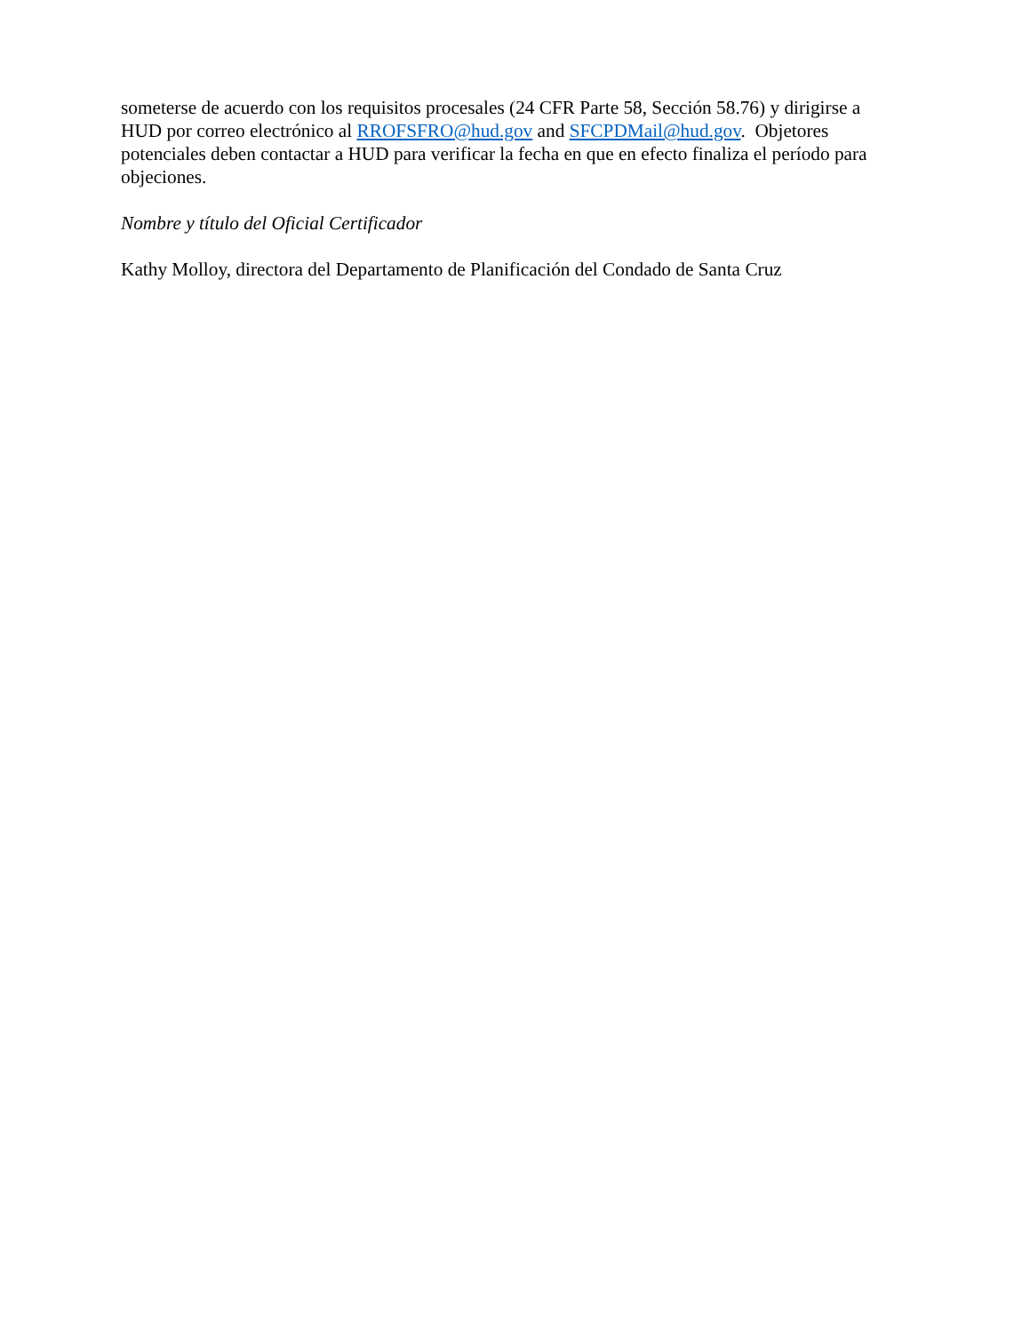someterse de acuerdo con los requisitos procesales (24 CFR Parte 58, Sección 58.76) y dirigirse a HUD por correo electrónico al RROFSFRO@hud.gov and SFCPDMail@hud.gov. Objetores potenciales deben contactar a HUD para verificar la fecha en que en efecto finaliza el período para objeciones.
Nombre y título del Oficial Certificador
Kathy Molloy, directora del Departamento de Planificación del Condado de Santa Cruz